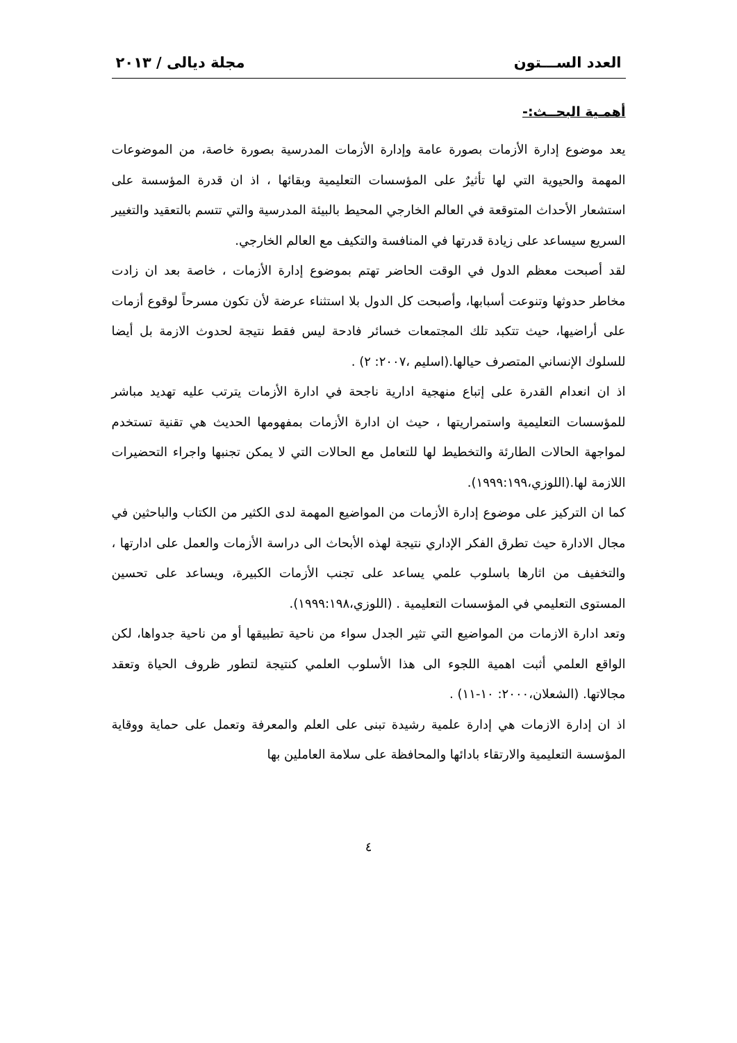العدد الســـتون مجلة ديالى / ٢٠١٣
أهمـية البحــث:-
يعد موضوع إدارة الأزمات بصورة عامة وإدارة الأزمات المدرسية بصورة خاصة، من الموضوعات المهمة والحيوية التي لها تأثيرٌ على المؤسسات التعليمية وبقائها ، اذ ان قدرة المؤسسة على استشعار الأحداث المتوقعة في العالم الخارجي المحيط بالبيئة المدرسية والتي تتسم بالتعقيد والتغيير السريع سيساعد على زيادة قدرتها في المنافسة والتكيف مع العالم الخارجي.
لقد أصبحت معظم الدول في الوقت الحاضر تهتم بموضوع إدارة الأزمات ، خاصة بعد ان زادت مخاطر حدوثها وتنوعت أسبابها، وأصبحت كل الدول بلا استثناء عرضة لأن تكون مسرحاً لوقوع أزمات على أراضيها، حيث تتكبد تلك المجتمعات خسائر فادحة ليس فقط نتيجة لحدوث الازمة بل أيضا للسلوك الإنساني المتصرف حيالها.(اسليم ،٢٠٠٧: ٢) .
اذ ان انعدام القدرة على إتباع منهجية ادارية ناجحة في ادارة الأزمات يترتب عليه تهديد مباشر للمؤسسات التعليمية واستمراريتها ، حيث ان ادارة الأزمات بمفهومها الحديث هي تقنية تستخدم لمواجهة الحالات الطارئة والتخطيط لها للتعامل مع الحالات التي لا يمكن تجنبها واجراء التحضيرات اللازمة لها.(اللوزي،١٩٩٩:١٩٩).
كما ان التركيز على موضوع إدارة الأزمات من المواضيع المهمة لدى الكثير من الكتاب والباحثين في مجال الادارة حيث تطرق الفكر الإداري نتيجة لهذه الأبحاث الى دراسة الأزمات والعمل على ادارتها ، والتخفيف من اثارها باسلوب علمي يساعد على تجنب الأزمات الكبيرة، ويساعد على تحسين المستوى التعليمي في المؤسسات التعليمية . (اللوزي،١٩٩٩:١٩٨).
وتعد ادارة الازمات من المواضيع التي تثير الجدل سواء من ناحية تطبيقها أو من ناحية جدواها، لكن الواقع العلمي أثبت اهمية اللجوء الى هذا الأسلوب العلمي كنتيجة لتطور ظروف الحياة وتعقد مجالاتها. (الشعلان،٢٠٠٠: ١٠-١١) .
اذ ان إدارة الازمات هي إدارة علمية رشيدة تبنى على العلم والمعرفة وتعمل على حماية ووقاية المؤسسة التعليمية والارتقاء بادائها والمحافظة على سلامة العاملين بها
٤